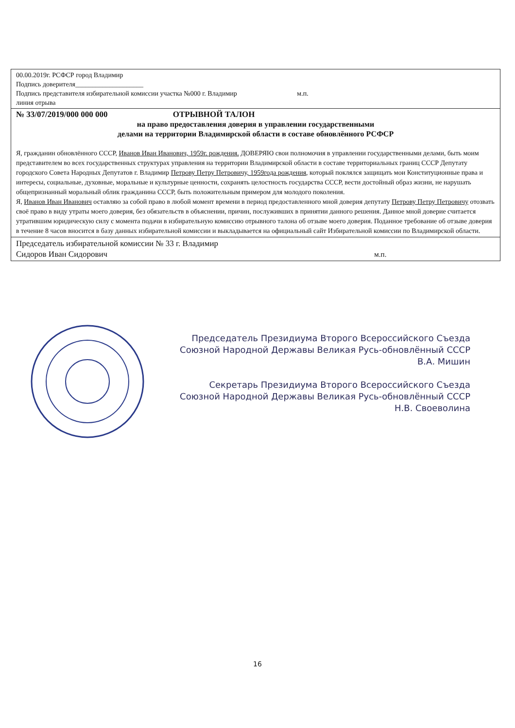00.00.2019г. РСФСР город Владимир
Подпись доверителя____________________
Подпись представителя избирательной комиссии участка №000 г. Владимир м.п.
линия отрыва
№ 33/07/2019/000 000 000 ОТРЫВНОЙ ТАЛОН
на право предоставления доверия в управлении государственными
делами на территории Владимирской области в составе обновлённого РСФСР
Я, гражданин обновлённого СССР, Иванов Иван Иванович, 1959г. рождения. ДОВЕРЯЮ свои полномочия в управлении государственными делами, быть моим представителем во всех государственных структурах управления на территории Владимирской области в составе территориальных границ СССР Депутату городского Совета Народных Депутатов г. Владимир Петрову Петру Петровичу, 1959года рождения, который поклялся защищать мои Конституционные права и интересы, социальные, духовные, моральные и культурные ценности, сохранять целостность государства СССР, вести достойный образ жизни, не нарушать общепризнанный моральный облик гражданина СССР, быть положительным примером для молодого поколения.
Я, Иванов Иван Иванович оставляю за собой право в любой момент времени в период предоставленного мной доверия депутату Петрову Петру Петровичу отозвать своё право в виду утраты моего доверия, без обязательств в объяснении, причин, послуживших в принятии данного решения. Данное мной доверие считается утратившим юридическую силу с момента подачи в избирательную комиссию отрывного талона об отзыве моего доверия. Поданное требование об отзыве доверия в течение 8 часов вносится в базу данных избирательной комиссии и выкладывается на официальный сайт Избирательной комиссии по Владимирской области.
Председатель избирательной комиссии № 33 г. Владимир
Сидоров Иван Сидорович м.п.
Председатель Президиума Второго Всероссийского Съезда
Союзной Народной Державы Великая Русь-обновлённый СССР
В.А. Мишин
Секретарь Президиума Второго Всероссийского Съезда
Союзной Народной Державы Великая Русь-обновлённый СССР
Н.В. Своеволина
16